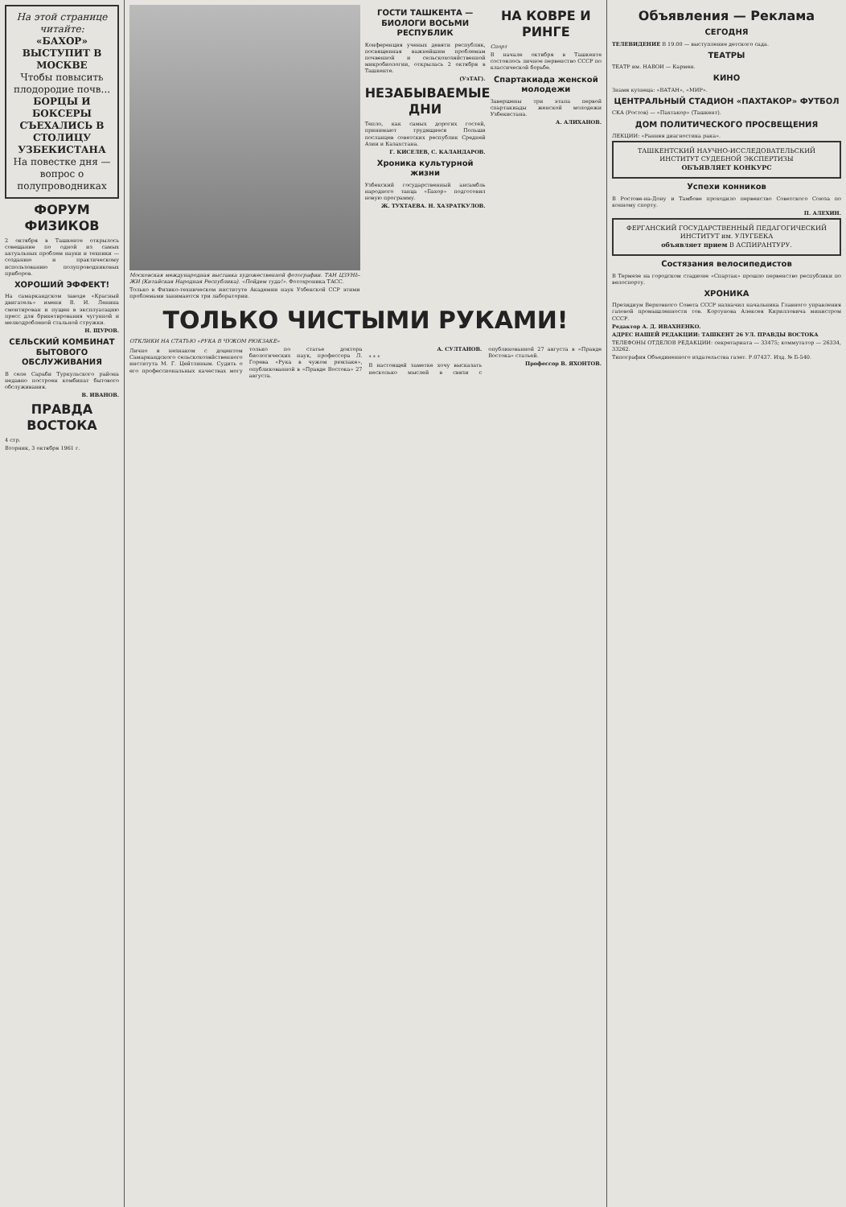На этой странице читайте:
«БАХОР» ВЫСТУПИТ В МОСКВЕ
Чтобы повысить плодородие почв...
БОРЦЫ И БОКСЕРЫ СЪЕХАЛИСЬ В СТОЛИЦУ УЗБЕКИСТАНА
На повестке дня — вопрос о полупроводниках
ФОРУМ ФИЗИКОВ
2 октября в Ташкенте открылось совещание по одной из самых актуальных проблем науки и техники — созданию и практическому использованию полупроводниковых приборов.
ХОРОШИЙ ЭФФЕКТ!
На самаркандском заводе «Красный двигатель» имени В. И. Ленина смонтирован и пущен в эксплуатацию пресс для брикетирования чугунной и мелкодробленой стальной стружки.
Н. ЩУРОВ.
СЕЛЬСКИЙ КОМБИНАТ БЫТОВОГО ОБСЛУЖИВАНИЯ
В селе Сараби Туркульского района недавно построен комбинат бытового обслуживания.
В. ИВАНОВ.
ПРАВДА ВОСТОКА
4 стр.
Вторник, 3 октября 1961 г.
Московская международная выставка художественной фотографии. ТАН ЦЗУНЬ-ЖИ (Китайская Народная Республика). «Пойдем туда!». Фотохроника ТАСС.
Только в Физико-техническом институте Академии наук Узбекской ССР этими проблемами занимаются три лаборатории.
ГОСТИ ТАШКЕНТА — БИОЛОГИ ВОСЬМИ РЕСПУБЛИК
Конференция ученых девяти республик, посвященная важнейшим проблемам почвенной и сельскохозяйственной микробиологии, открылась 2 октября в Ташкенте.
(УзТАГ).
НЕЗАБЫВАЕМЫЕ ДНИ
Тепло, как самых дорогих гостей, принимают трудящиеся Польши посланцев советских республик Средней Азии и Казахстана.
Г. КИСЕЛЕВ, С. КАЛАНДАРОВ.
Хроника культурной жизни
Узбекский государственный ансамбль народного танца «Бахор» подготовил новую программу.
Ж. ТУХТАЕВА. Н. ХАЗРАТКУЛОВ.
НА КОВРЕ И РИНГЕ
Спорт
В начале октября в Ташкенте состоялось личное первенство СССР по классической борьбе.
Спартакиада женской молодежи
Завершены три этапа первой спартакиады женской молодежи Узбекистана.
А. АЛИХАНОВ.
ТОЛЬКО ЧИСТЫМИ РУКАМИ!
ОТКЛИКИ НА СТАТЬЮ «РУКА В ЧУЖОМ РЮКЗАКЕ»
Лично я незнаком с доцентом Самаркандского сельскохозяйственного института М. Г. Цейтлиным. Судить о его профессиональных качествах могу только по статье доктора биологических наук, профессора Л. Горева «Рука в чужом рюкзаке», опубликованной в «Правде Востока» 27 августа.
А. СУЛТАНОВ.
* * *
В настоящей заметке хочу высказать несколько мыслей в связи с опубликованной 27 августа в «Правде Востока» статьей.
Профессор В. ЯХОНТОВ.
Объявления — Реклама
СЕГОДНЯ
ТЕЛЕВИДЕНИЕ В 19.00 — выступление детского сада.
ТЕАТРЫ
ТЕАТР им. НАВОИ — Кармен.
КИНО
Знамя кузнеца: «ВАТАН», «МИР».
ЦЕНТРАЛЬНЫЙ СТАДИОН «ПАХТАКОР» ФУТБОЛ
СКА (Ростов) — «Пахтакор» (Ташкент).
ДОМ ПОЛИТИЧЕСКОГО ПРОСВЕЩЕНИЯ
ЛЕКЦИИ: «Ранняя диагностика рака».
ТАШКЕНТСКИЙ НАУЧНО-ИССЛЕДОВАТЕЛЬСКИЙ ИНСТИТУТ СУДЕБНОЙ ЭКСПЕРТИЗЫ
ОБЪЯВЛЯЕТ КОНКУРС
Успехи конников
В Ростове-на-Дону и Тамбове проходило первенство Советского Союза по конному спорту.
П. АЛЕХИН.
ФЕРГАНСКИЙ ГОСУДАРСТВЕННЫЙ ПЕДАГОГИЧЕСКИЙ ИНСТИТУТ им. УЛУГБЕКА
объявляет прием В АСПИРАНТУРУ.
Состязания велосипедистов
В Термезе на городском стадионе «Спартак» прошло первенство республики по велоспорту.
ХРОНИКА
Президиум Верховного Совета СССР назначил начальника Главного управления газовой промышленности тов. Кортунова Алексея Кирилловича министром СССР.
Редактор А. Д. ИВАХНЕНКО.
АДРЕС НАШЕЙ РЕДАКЦИИ: ТАШКЕНТ 26 УЛ. ПРАВДЫ ВОСТОКА
ТЕЛЕФОНЫ ОТДЕЛОВ РЕДАКЦИИ: секретариата — 33475; коммутатор — 26334, 33262.
Типография Объединенного издательства газет. Р.07437. Изд. № Б-540.